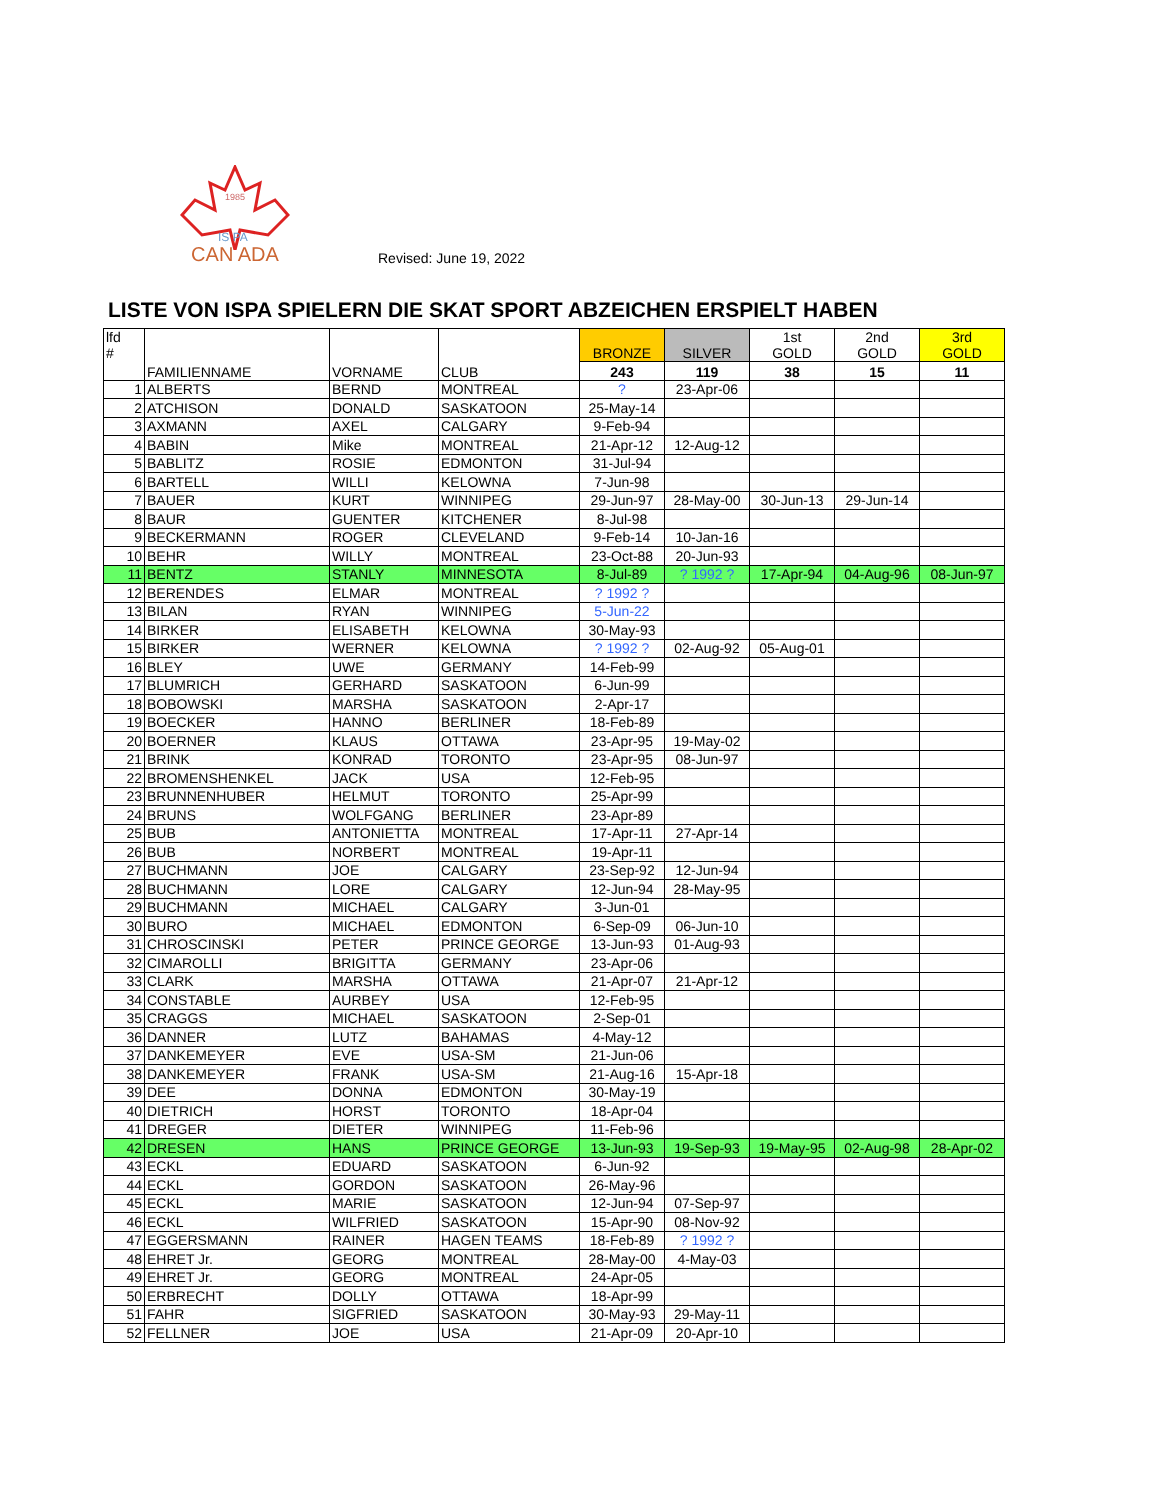1985
IS PA
CAN ADA
Revised: June 19, 2022
LISTE VON ISPA SPIELERN DIE SKAT SPORT ABZEICHEN ERSPIELT HABEN
| lfd # | FAMILIENNAME | VORNAME | CLUB | BRONZE | SILVER | 1st GOLD | 2nd GOLD | 3rd GOLD |
| --- | --- | --- | --- | --- | --- | --- | --- | --- |
| | | | | 243 | 119 | 38 | 15 | 11 |
| 1 | ALBERTS | BERND | MONTREAL | ? | 23-Apr-06 | | | |
| 2 | ATCHISON | DONALD | SASKATOON | 25-May-14 | | | | |
| 3 | AXMANN | AXEL | CALGARY | 9-Feb-94 | | | | |
| 4 | BABIN | Mike | MONTREAL | 21-Apr-12 | 12-Aug-12 | | | |
| 5 | BABLITZ | ROSIE | EDMONTON | 31-Jul-94 | | | | |
| 6 | BARTELL | WILLI | KELOWNA | 7-Jun-98 | | | | |
| 7 | BAUER | KURT | WINNIPEG | 29-Jun-97 | 28-May-00 | 30-Jun-13 | 29-Jun-14 | |
| 8 | BAUR | GUENTER | KITCHENER | 8-Jul-98 | | | | |
| 9 | BECKERMANN | ROGER | CLEVELAND | 9-Feb-14 | 10-Jan-16 | | | |
| 10 | BEHR | WILLY | MONTREAL | 23-Oct-88 | 20-Jun-93 | | | |
| 11 | BENTZ | STANLY | MINNESOTA | 8-Jul-89 | ? 1992 ? | 17-Apr-94 | 04-Aug-96 | 08-Jun-97 |
| 12 | BERENDES | ELMAR | MONTREAL | ? 1992 ? | | | | |
| 13 | BILAN | RYAN | WINNIPEG | 5-Jun-22 | | | | |
| 14 | BIRKER | ELISABETH | KELOWNA | 30-May-93 | | | | |
| 15 | BIRKER | WERNER | KELOWNA | ? 1992 ? | 02-Aug-92 | 05-Aug-01 | | |
| 16 | BLEY | UWE | GERMANY | 14-Feb-99 | | | | |
| 17 | BLUMRICH | GERHARD | SASKATOON | 6-Jun-99 | | | | |
| 18 | BOBOWSKI | MARSHA | SASKATOON | 2-Apr-17 | | | | |
| 19 | BOECKER | HANNO | BERLINER | 18-Feb-89 | | | | |
| 20 | BOERNER | KLAUS | OTTAWA | 23-Apr-95 | 19-May-02 | | | |
| 21 | BRINK | KONRAD | TORONTO | 23-Apr-95 | 08-Jun-97 | | | |
| 22 | BROMENSHENKEL | JACK | USA | 12-Feb-95 | | | | |
| 23 | BRUNNENHUBER | HELMUT | TORONTO | 25-Apr-99 | | | | |
| 24 | BRUNS | WOLFGANG | BERLINER | 23-Apr-89 | | | | |
| 25 | BUB | ANTONIETTA | MONTREAL | 17-Apr-11 | 27-Apr-14 | | | |
| 26 | BUB | NORBERT | MONTREAL | 19-Apr-11 | | | | |
| 27 | BUCHMANN | JOE | CALGARY | 23-Sep-92 | 12-Jun-94 | | | |
| 28 | BUCHMANN | LORE | CALGARY | 12-Jun-94 | 28-May-95 | | | |
| 29 | BUCHMANN | MICHAEL | CALGARY | 3-Jun-01 | | | | |
| 30 | BURO | MICHAEL | EDMONTON | 6-Sep-09 | 06-Jun-10 | | | |
| 31 | CHROSCINSKI | PETER | PRINCE GEORGE | 13-Jun-93 | 01-Aug-93 | | | |
| 32 | CIMAROLLI | BRIGITTA | GERMANY | 23-Apr-06 | | | | |
| 33 | CLARK | MARSHA | OTTAWA | 21-Apr-07 | 21-Apr-12 | | | |
| 34 | CONSTABLE | AURBEY | USA | 12-Feb-95 | | | | |
| 35 | CRAGGS | MICHAEL | SASKATOON | 2-Sep-01 | | | | |
| 36 | DANNER | LUTZ | BAHAMAS | 4-May-12 | | | | |
| 37 | DANKEMEYER | EVE | USA-SM | 21-Jun-06 | | | | |
| 38 | DANKEMEYER | FRANK | USA-SM | 21-Aug-16 | 15-Apr-18 | | | |
| 39 | DEE | DONNA | EDMONTON | 30-May-19 | | | | |
| 40 | DIETRICH | HORST | TORONTO | 18-Apr-04 | | | | |
| 41 | DREGER | DIETER | WINNIPEG | 11-Feb-96 | | | | |
| 42 | DRESEN | HANS | PRINCE GEORGE | 13-Jun-93 | 19-Sep-93 | 19-May-95 | 02-Aug-98 | 28-Apr-02 |
| 43 | ECKL | EDUARD | SASKATOON | 6-Jun-92 | | | | |
| 44 | ECKL | GORDON | SASKATOON | 26-May-96 | | | | |
| 45 | ECKL | MARIE | SASKATOON | 12-Jun-94 | 07-Sep-97 | | | |
| 46 | ECKL | WILFRIED | SASKATOON | 15-Apr-90 | 08-Nov-92 | | | |
| 47 | EGGERSMANN | RAINER | HAGEN TEAMS | 18-Feb-89 | ? 1992 ? | | | |
| 48 | EHRET Jr. | GEORG | MONTREAL | 28-May-00 | 4-May-03 | | | |
| 49 | EHRET Jr. | GEORG | MONTREAL | 24-Apr-05 | | | | |
| 50 | ERBRECHT | DOLLY | OTTAWA | 18-Apr-99 | | | | |
| 51 | FAHR | SIGFRIED | SASKATOON | 30-May-93 | 29-May-11 | | | |
| 52 | FELLNER | JOE | USA | 21-Apr-09 | 20-Apr-10 | | | |